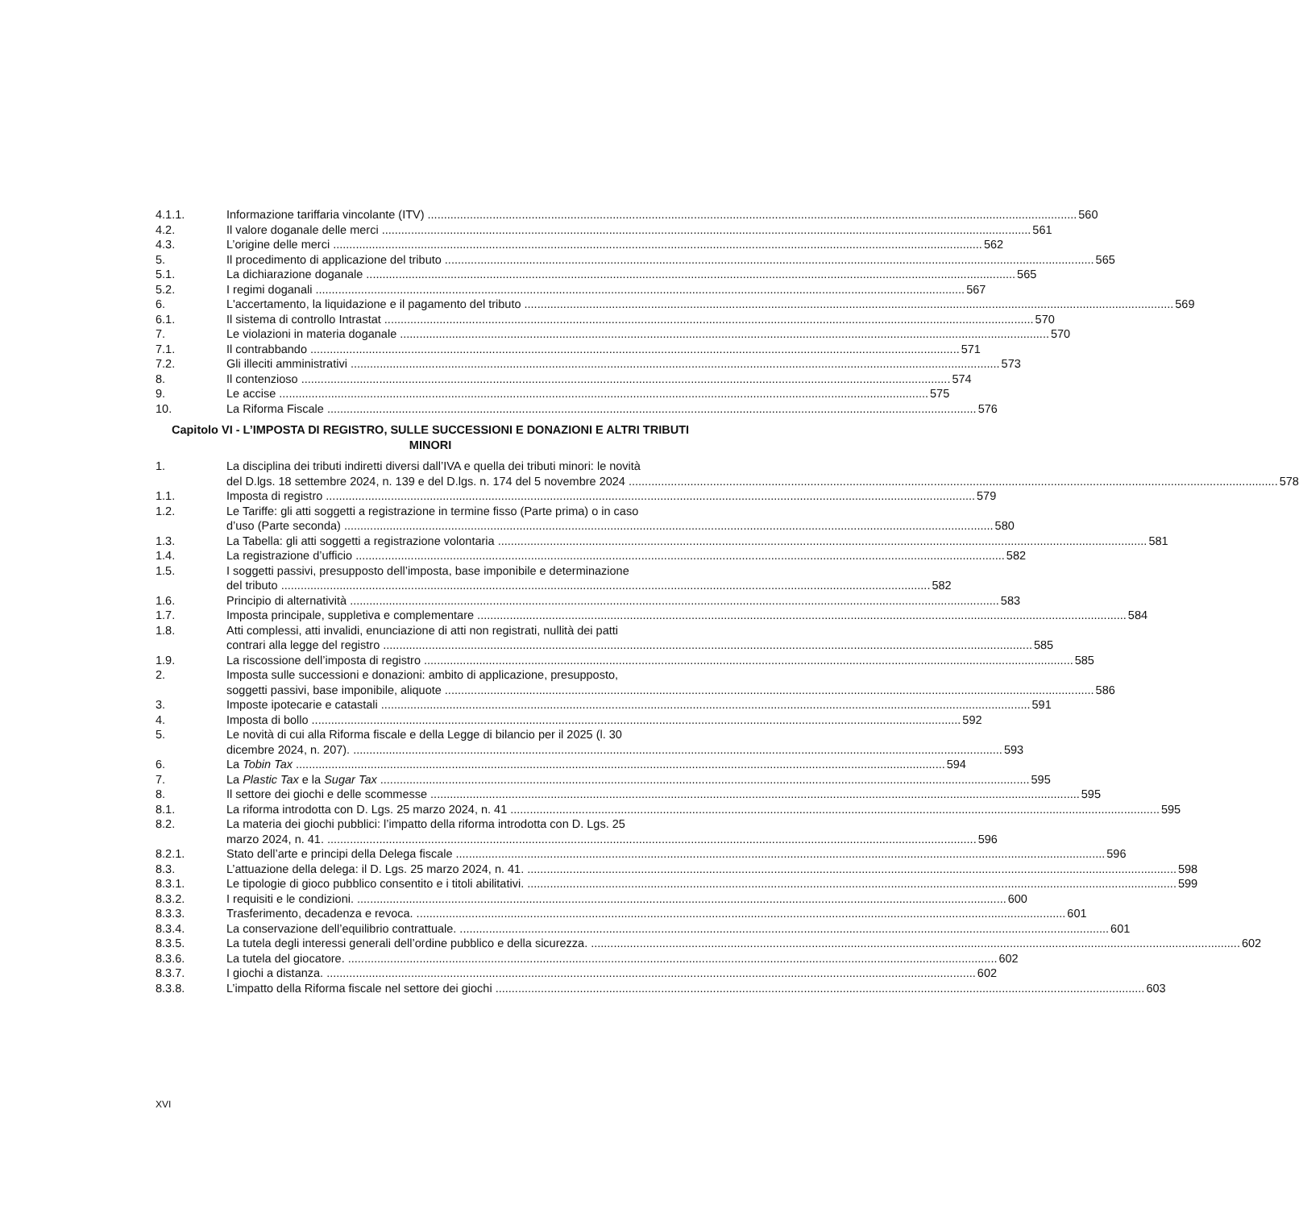4.1.1. Informazione tariffaria vincolante (ITV) 560
4.2. Il valore doganale delle merci 561
4.3. L’origine delle merci 562
5. Il procedimento di applicazione del tributo 565
5.1. La dichiarazione doganale 565
5.2. I regimi doganali 567
6. L'accertamento, la liquidazione e il pagamento del tributo 569
6.1. Il sistema di controllo Intrastat 570
7. Le violazioni in materia doganale 570
7.1. Il contrabbando 571
7.2. Gli illeciti amministrativi 573
8. Il contenzioso 574
9. Le accise 575
10. La Riforma Fiscale 576
Capitolo VI - L’IMPOSTA DI REGISTRO, SULLE SUCCESSIONI E DONAZIONI E ALTRI TRIBUTI MINORI
1. La disciplina dei tributi indiretti diversi dall’IVA e quella dei tributi minori: le novità
del D.lgs. 18 settembre 2024, n. 139 e del D.lgs. n. 174 del 5 novembre 2024 578
1.1. Imposta di registro 579
1.2. Le Tariffe: gli atti soggetti a registrazione in termine fisso (Parte prima) o in caso
d’uso (Parte seconda) 580
1.3. La Tabella: gli atti soggetti a registrazione volontaria 581
1.4. La registrazione d’ufficio 582
1.5. I soggetti passivi, presupposto dell’imposta, base imponibile e determinazione
del tributo 582
1.6. Principio di alternatività 583
1.7. Imposta principale, suppletiva e complementare 584
1.8. Atti complessi, atti invalidi, enunciazione di atti non registrati, nullità dei patti
contrari alla legge del registro 585
1.9. La riscossione dell’imposta di registro 585
2. Imposta sulle successioni e donazioni: ambito di applicazione, presupposto,
soggetti passivi, base imponibile, aliquote 586
3. Imposte ipotecarie e catastali 591
4. Imposta di bollo 592
5. Le novità di cui alla Riforma fiscale e della Legge di bilancio per il 2025 (l. 30
dicembre 2024, n. 207). 593
6. La Tobin Tax 594
7. La Plastic Tax e la Sugar Tax 595
8. Il settore dei giochi e delle scommesse 595
8.1. La riforma introdotta con D. Lgs. 25 marzo 2024, n. 41 595
8.2. La materia dei giochi pubblici: l’impatto della riforma introdotta con D. Lgs. 25
marzo 2024, n. 41. 596
8.2.1. Stato dell’arte e principi della Delega fiscale 596
8.3. L’attuazione della delega: il D. Lgs. 25 marzo 2024, n. 41. 598
8.3.1. Le tipologie di gioco pubblico consentito e i titoli abilitativi. 599
8.3.2. I requisiti e le condizioni. 600
8.3.3. Trasferimento, decadenza e revoca. 601
8.3.4. La conservazione dell’equilibrio contrattuale. 601
8.3.5. La tutela degli interessi generali dell’ordine pubblico e della sicurezza. 602
8.3.6. La tutela del giocatore. 602
8.3.7. I giochi a distanza. 602
8.3.8. L’impatto della Riforma fiscale nel settore dei giochi 603
XVI